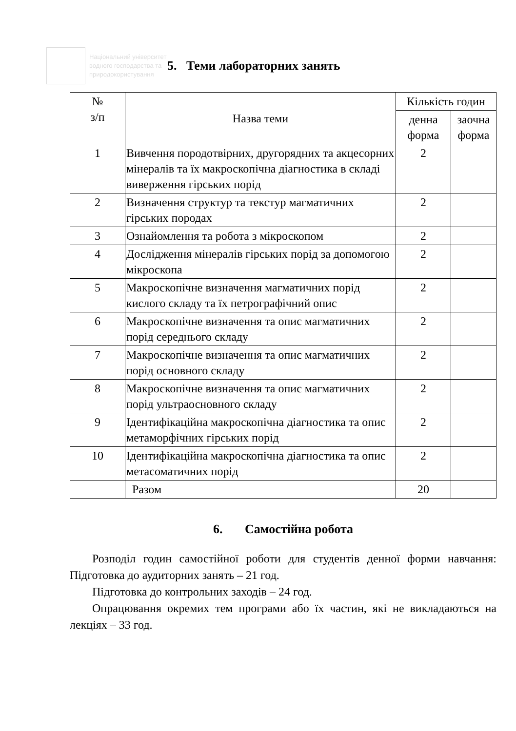Національний університет водного господарства та природокористування
5. Теми лабораторних занять
| № з/п | Назва теми | Кількість годин | |
| --- | --- | --- | --- |
| | | денна форма | заочна форма |
| 1 | Вивчення породотвірних, другорядних та акцесорних мінералів та їх макроскопічна діагностика в складі виверження гірських порід | 2 | |
| 2 | Визначення структур та текстур магматичних гірських породах | 2 | |
| 3 | Ознайомлення та робота з мікроскопом | 2 | |
| 4 | Дослідження мінералів гірських порід за допомогою мікроскопа | 2 | |
| 5 | Макроскопічне визначення магматичних порід кислого складу та їх петрографічний опис | 2 | |
| 6 | Макроскопічне визначення та опис магматичних порід середнього складу | 2 | |
| 7 | Макроскопічне визначення та опис магматичних порід основного складу | 2 | |
| 8 | Макроскопічне визначення та опис магматичних порід ультраосновного складу | 2 | |
| 9 | Ідентифікаційна макроскопічна діагностика та опис метаморфічних гірських порід | 2 | |
| 10 | Ідентифікаційна макроскопічна діагностика та опис метасоматичних порід | 2 | |
| | Разом | 20 | |
6. Самостійна робота
Розподіл годин самостійної роботи для студентів денної форми навчання: Підготовка до аудиторних занять – 21 год.
Підготовка до контрольних заходів – 24 год.
Опрацювання окремих тем програми або їх частин, які не викладаються на лекціях – 33 год.